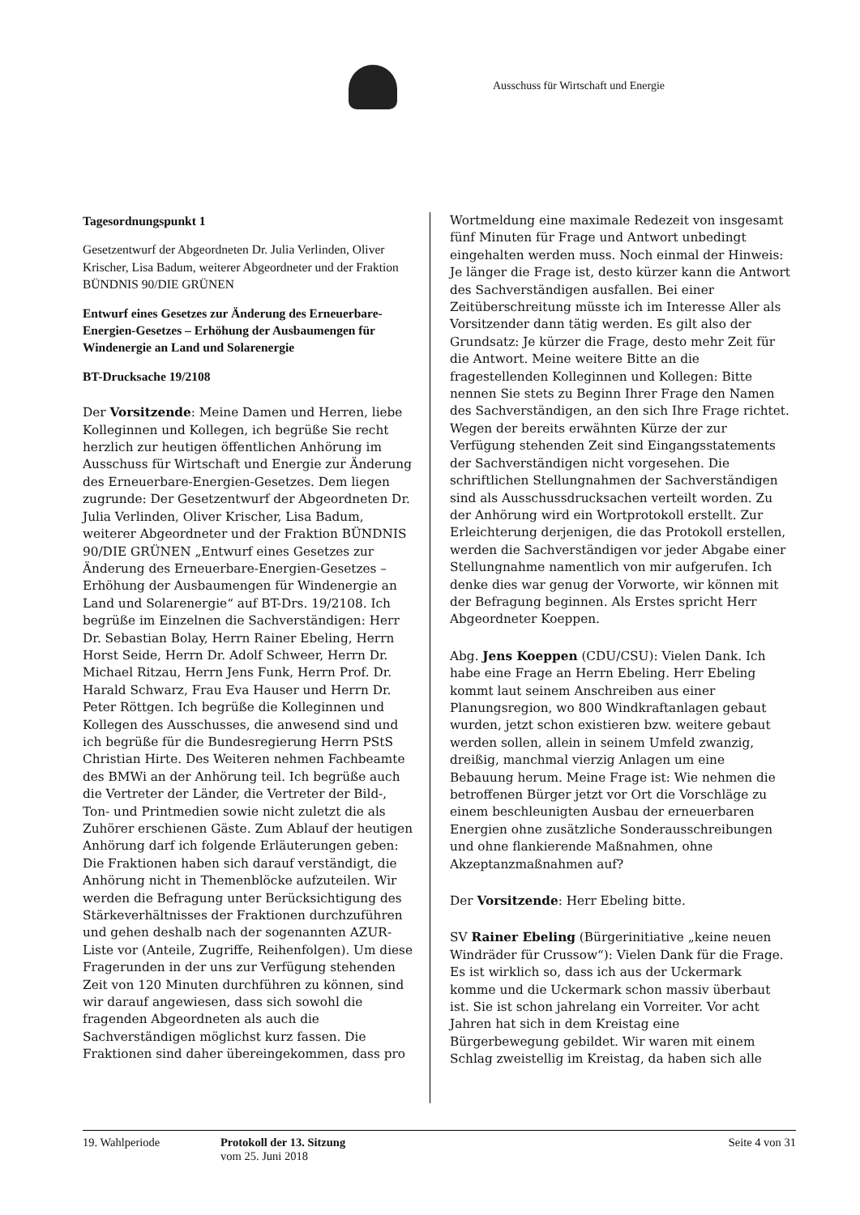Ausschuss für Wirtschaft und Energie
Tagesordnungspunkt 1
Gesetzentwurf der Abgeordneten Dr. Julia Verlinden, Oliver Krischer, Lisa Badum, weiterer Abgeordneter und der Fraktion BÜNDNIS 90/DIE GRÜNEN
Entwurf eines Gesetzes zur Änderung des Erneuerbare-Energien-Gesetzes – Erhöhung der Ausbaumengen für Windenergie an Land und Solarenergie
BT-Drucksache 19/2108
Der Vorsitzende: Meine Damen und Herren, liebe Kolleginnen und Kollegen, ich begrüße Sie recht herzlich zur heutigen öffentlichen Anhörung im Ausschuss für Wirtschaft und Energie zur Änderung des Erneuerbare-Energien-Gesetzes. Dem liegen zugrunde: Der Gesetzentwurf der Abgeordneten Dr. Julia Verlinden, Oliver Krischer, Lisa Badum, weiterer Abgeordneter und der Fraktion BÜNDNIS 90/DIE GRÜNEN „Entwurf eines Gesetzes zur Änderung des Erneuerbare-Energien-Gesetzes – Erhöhung der Ausbaumengen für Windenergie an Land und Solarenergie“ auf BT-Drs. 19/2108. Ich begrüße im Einzelnen die Sachverständigen: Herr Dr. Sebastian Bolay, Herrn Rainer Ebeling, Herrn Horst Seide, Herrn Dr. Adolf Schweer, Herrn Dr. Michael Ritzau, Herrn Jens Funk, Herrn Prof. Dr. Harald Schwarz, Frau Eva Hauser und Herrn Dr. Peter Röttgen. Ich begrüße die Kolleginnen und Kollegen des Ausschusses, die anwesend sind und ich begrüße für die Bundesregierung Herrn PStS Christian Hirte. Des Weiteren nehmen Fachbeamte des BMWi an der Anhörung teil. Ich begrüße auch die Vertreter der Länder, die Vertreter der Bild-, Ton- und Printmedien sowie nicht zuletzt die als Zuhörer erschienen Gäste. Zum Ablauf der heutigen Anhörung darf ich folgende Erläuterungen geben: Die Fraktionen haben sich darauf verständigt, die Anhörung nicht in Themenblöcke aufzuteilen. Wir werden die Befragung unter Berücksichtigung des Stärkeverhältnisses der Fraktionen durchzuführen und gehen deshalb nach der sogenannten AZUR-Liste vor (Anteile, Zugriffe, Reihenfolgen). Um diese Fragerunden in der uns zur Verfügung stehenden Zeit von 120 Minuten durchführen zu können, sind wir darauf angewiesen, dass sich sowohl die fragenden Abgeordneten als auch die Sachverständigen möglichst kurz fassen. Die Fraktionen sind daher übereingekommen, dass pro
Wortmeldung eine maximale Redezeit von insgesamt fünf Minuten für Frage und Antwort unbedingt eingehalten werden muss. Noch einmal der Hinweis: Je länger die Frage ist, desto kürzer kann die Antwort des Sachverständigen ausfallen. Bei einer Zeitüberschreitung müsste ich im Interesse Aller als Vorsitzender dann tätig werden. Es gilt also der Grundsatz: Je kürzer die Frage, desto mehr Zeit für die Antwort. Meine weitere Bitte an die fragestellenden Kolleginnen und Kollegen: Bitte nennen Sie stets zu Beginn Ihrer Frage den Namen des Sachverständigen, an den sich Ihre Frage richtet. Wegen der bereits erwähnten Kürze der zur Verfügung stehenden Zeit sind Eingangsstatements der Sachverständigen nicht vorgesehen. Die schriftlichen Stellungnahmen der Sachverständigen sind als Ausschussdrucksachen verteilt worden. Zu der Anhörung wird ein Wortprotokoll erstellt. Zur Erleichterung derjenigen, die das Protokoll erstellen, werden die Sachverständigen vor jeder Abgabe einer Stellungnahme namentlich von mir aufgerufen. Ich denke dies war genug der Vorworte, wir können mit der Befragung beginnen. Als Erstes spricht Herr Abgeordneter Koeppen.
Abg. Jens Koeppen (CDU/CSU): Vielen Dank. Ich habe eine Frage an Herrn Ebeling. Herr Ebeling kommt laut seinem Anschreiben aus einer Planungsregion, wo 800 Windkraftanlagen gebaut wurden, jetzt schon existieren bzw. weitere gebaut werden sollen, allein in seinem Umfeld zwanzig, dreißig, manchmal vierzig Anlagen um eine Bebauung herum. Meine Frage ist: Wie nehmen die betroffenen Bürger jetzt vor Ort die Vorschläge zu einem beschleunigten Ausbau der erneuerbaren Energien ohne zusätzliche Sonderausschreibungen und ohne flankierende Maßnahmen, ohne Akzeptanzmaßnahmen auf?
Der Vorsitzende: Herr Ebeling bitte.
SV Rainer Ebeling (Bürgerinitiative „keine neuen Windräder für Crussow“): Vielen Dank für die Frage. Es ist wirklich so, dass ich aus der Uckermark komme und die Uckermark schon massiv überbaut ist. Sie ist schon jahrelang ein Vorreiter. Vor acht Jahren hat sich in dem Kreistag eine Bürgerbewegung gebildet. Wir waren mit einem Schlag zweistellig im Kreistag, da haben sich alle
19. Wahlperiode Protokoll der 13. Sitzung
vom 25. Juni 2018
Seite 4 von 31